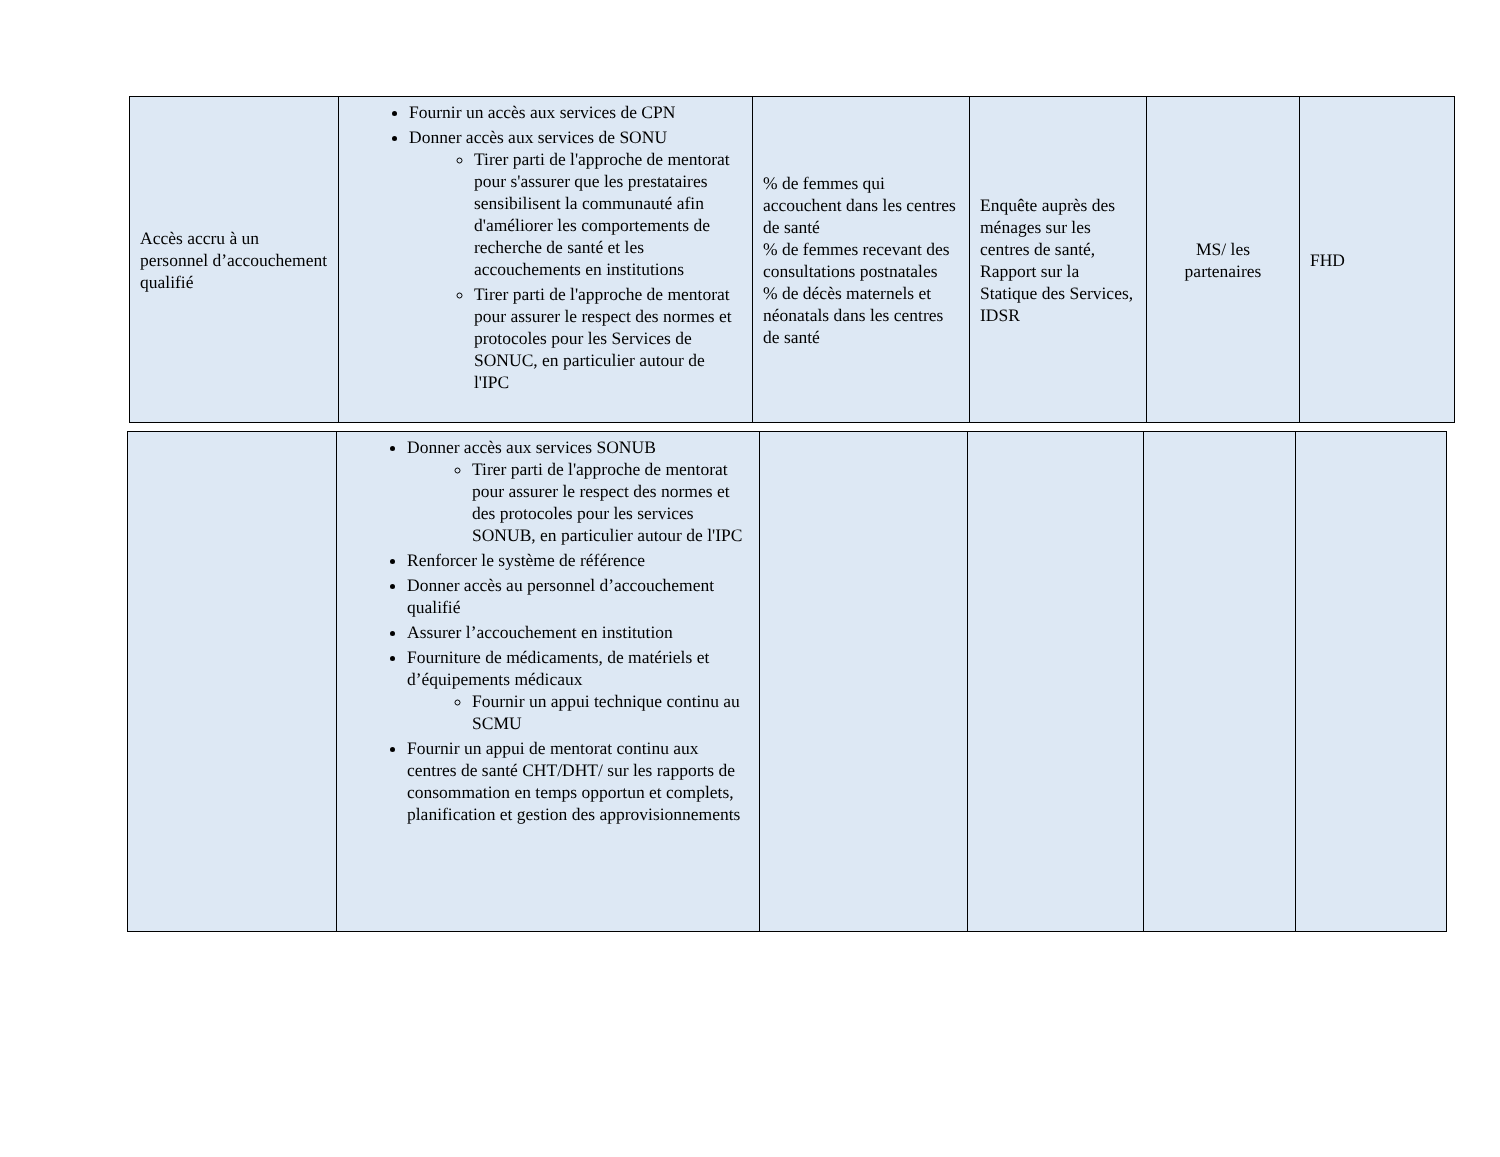| Accès accru à un personnel d’accouchement qualifié | Fournir un accès aux services de CPN Donner accès aux services de SONU Tirer parti de l'approche de mentorat pour s'assurer que les prestataires sensibilisent la communauté afin d'améliorer les comportements de recherche de santé et les accouchements en institutions Tirer parti de l'approche de mentorat pour assurer le respect des normes et protocoles pour les Services de SONUC, en particulier autour de l'IPC | % de femmes qui accouchent dans les centres de santé % de femmes recevant des consultations postnatales % de décès maternels et néonatals dans les centres de santé | Enquête auprès des ménages sur les centres de santé, Rapport sur la Statique des Services, IDSR | MS/ les partenaires | FHD |
| | Donner accès aux services SONUB Tirer parti de l'approche de mentorat pour assurer le respect des normes et des protocoles pour les services SONUB, en particulier autour de l'IPC Renforcer le système de référence Donner accès au personnel d’accouchement qualifié Assurer l’accouchement en institution Fourniture de médicaments, de matériels et d’équipements médicaux Fournir un appui technique continu au SCMU Fournir un appui de mentorat continu aux centres de santé CHT/DHT/ sur les rapports de consommation en temps opportun et complets, planification et gestion des approvisionnements | | | | |